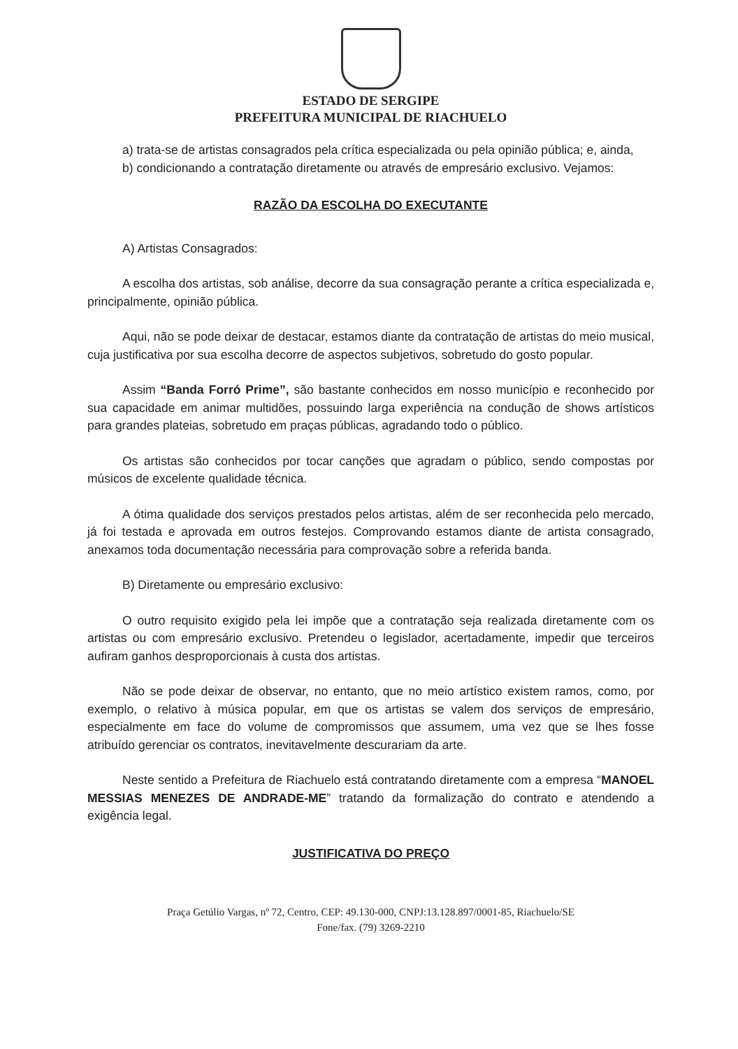ESTADO DE SERGIPE
PREFEITURA MUNICIPAL DE RIACHUELO
a) trata-se de artistas consagrados pela crítica especializada ou pela opinião pública; e, ainda,
b) condicionando a contratação diretamente ou através de empresário exclusivo. Vejamos:
RAZÃO DA ESCOLHA DO EXECUTANTE
A) Artistas Consagrados:
A escolha dos artistas, sob análise, decorre da sua consagração perante a crítica especializada e, principalmente, opinião pública.
Aqui, não se pode deixar de destacar, estamos diante da contratação de artistas do meio musical, cuja justificativa por sua escolha decorre de aspectos subjetivos, sobretudo do gosto popular.
Assim “Banda Forró Prime”, são bastante conhecidos em nosso município e reconhecido por sua capacidade em animar multidões, possuindo larga experiência na condução de shows artísticos para grandes plateias, sobretudo em praças públicas, agradando todo o público.
Os artistas são conhecidos por tocar canções que agradam o público, sendo compostas por músicos de excelente qualidade técnica.
A ótima qualidade dos serviços prestados pelos artistas, além de ser reconhecida pelo mercado, já foi testada e aprovada em outros festejos. Comprovando estamos diante de artista consagrado, anexamos toda documentação necessária para comprovação sobre a referida banda.
B) Diretamente ou empresário exclusivo:
O outro requisito exigido pela lei impõe que a contratação seja realizada diretamente com os artistas ou com empresário exclusivo. Pretendeu o legislador, acertadamente, impedir que terceiros aufiram ganhos desproporcionais à custa dos artistas.
Não se pode deixar de observar, no entanto, que no meio artístico existem ramos, como, por exemplo, o relativo à música popular, em que os artistas se valem dos serviços de empresário, especialmente em face do volume de compromissos que assumem, uma vez que se lhes fosse atribuído gerenciar os contratos, inevitavelmente descurariam da arte.
Neste sentido a Prefeitura de Riachuelo está contratando diretamente com a empresa “MANOEL MESSIAS MENEZES DE ANDRADE-ME” tratando da formalização do contrato e atendendo a exigência legal.
JUSTIFICATIVA DO PREÇO
Praça Getúlio Vargas, nº 72, Centro, CEP: 49.130-000, CNPJ:13.128.897/0001-85, Riachuelo/SE
Fone/fax. (79) 3269-2210